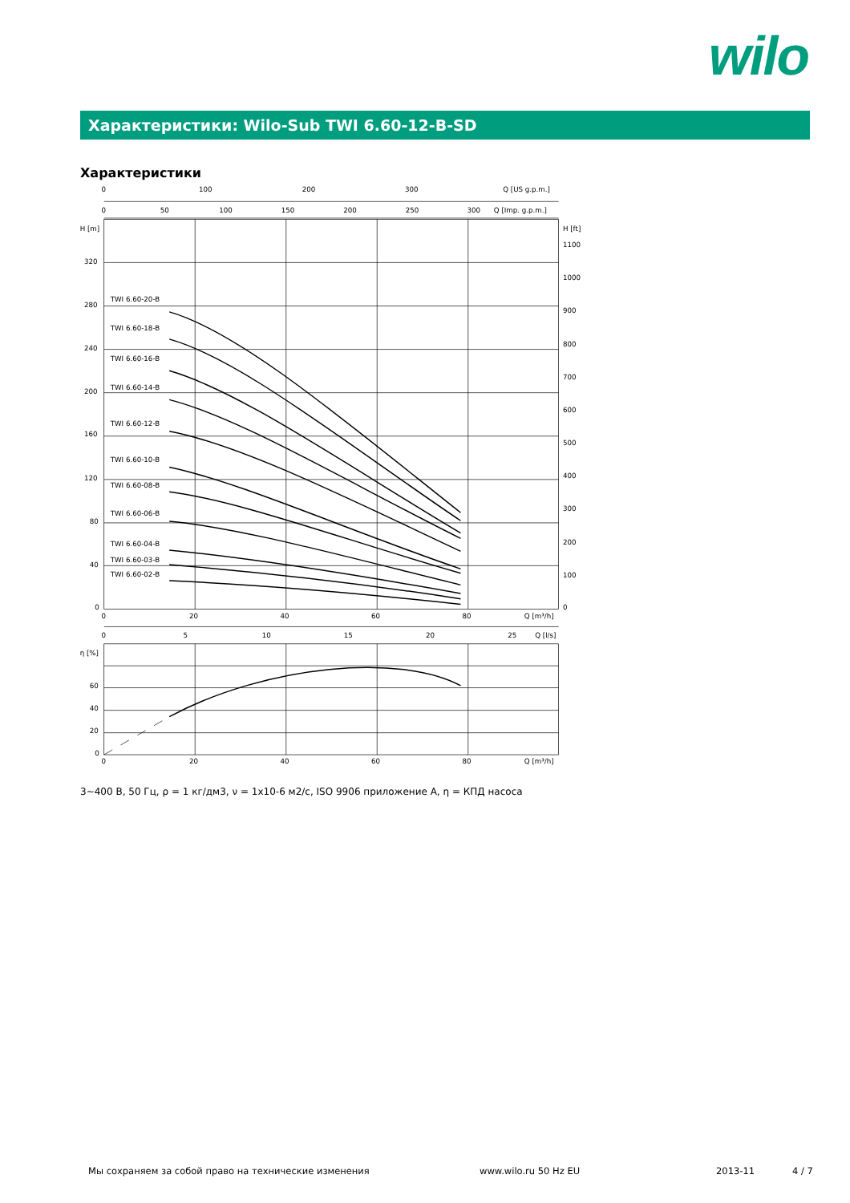wilo
Характеристики: Wilo-Sub TWI 6.60-12-B-SD
Характеристики
0
100
200
300
Q [US g.p.m.]
0
50
100
150
200
250
300
Q [Imp. g.p.m.]
H [m]
320
280
240
200
160
120
80
40
0
H [ft]
1100
1000
900
800
700
600
500
400
300
200
100
0
TWI 6.60-20-B
TWI 6.60-18-B
TWI 6.60-16-B
TWI 6.60-14-B
TWI 6.60-12-B
TWI 6.60-10-B
TWI 6.60-08-B
TWI 6.60-06-B
TWI 6.60-04-B
TWI 6.60-03-B
TWI 6.60-02-B
0
20
40
60
80
Q [m³/h]
0
5
10
15
20
25
Q [l/s]
η [%]
60
40
20
0
0
20
40
60
80
Q [m³/h]
3~400 В, 50 Гц, ρ = 1 кг/дм3, ν = 1x10-6 м2/с, ISO 9906 приложение A, η = КПД насоса
Мы сохраняем за собой право на технические изменения
www.wilo.ru 50 Hz EU 2013-11 4 / 7